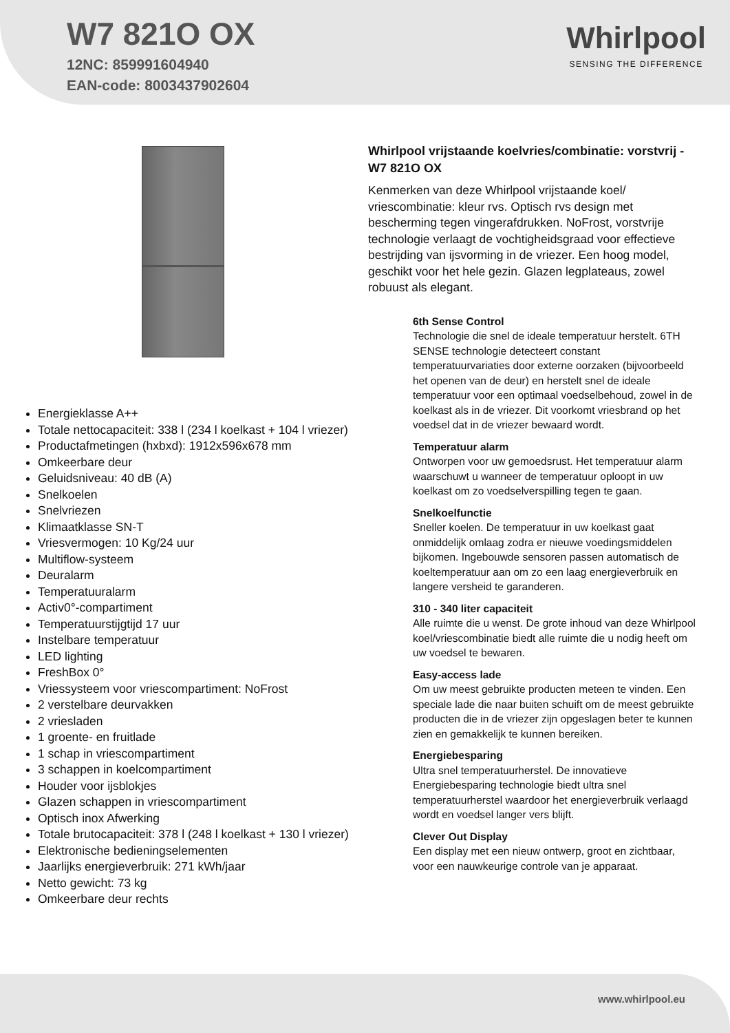W7 821O OX
12NC: 859991604940
EAN-code: 8003437902604
Whirlpool
SENSING THE DIFFERENCE
Energieklasse A++
Totale nettocapaciteit: 338 l (234 l koelkast + 104 l vriezer)
Productafmetingen (hxbxd): 1912x596x678 mm
Omkeerbare deur
Geluidsniveau: 40 dB (A)
Snelkoelen
Snelvriezen
Klimaatklasse SN-T
Vriesvermogen: 10 Kg/24 uur
Multiflow-systeem
Deuralarm
Temperatuuralarm
Activ0°-compartiment
Temperatuurstijgtijd 17 uur
Instelbare temperatuur
LED lighting
FreshBox 0°
Vriessysteem voor vriescompartiment: NoFrost
2 verstelbare deurvakken
2 vriesladen
1 groente- en fruitlade
1 schap in vriescompartiment
3 schappen in koelcompartiment
Houder voor ijsblokjes
Glazen schappen in vriescompartiment
Optisch inox Afwerking
Totale brutocapaciteit: 378 l (248 l koelkast + 130 l vriezer)
Elektronische bedieningselementen
Jaarlijks energieverbruik: 271 kWh/jaar
Netto gewicht: 73 kg
Omkeerbare deur rechts
Whirlpool vrijstaande koelvries/combinatie: vorstvrij - W7 821O OX
Kenmerken van deze Whirlpool vrijstaande koel/ vriescombinatie: kleur rvs. Optisch rvs design met bescherming tegen vingerafdrukken. NoFrost, vorstvrije technologie verlaagt de vochtigheidsgraad voor effectieve bestrijding van ijsvorming in de vriezer. Een hoog model, geschikt voor het hele gezin. Glazen legplateaus, zowel robuust als elegant.
6th Sense Control
Technologie die snel de ideale temperatuur herstelt. 6TH SENSE technologie detecteert constant temperatuurvariaties door externe oorzaken (bijvoorbeeld het openen van de deur) en herstelt snel de ideale temperatuur voor een optimaal voedselbehoud, zowel in de koelkast als in de vriezer. Dit voorkomt vriesbrand op het voedsel dat in de vriezer bewaard wordt.
Temperatuur alarm
Ontworpen voor uw gemoedsrust. Het temperatuur alarm waarschuwt u wanneer de temperatuur oploopt in uw koelkast om zo voedselverspilling tegen te gaan.
Snelkoelfunctie
Sneller koelen. De temperatuur in uw koelkast gaat onmiddelijk omlaag zodra er nieuwe voedingsmiddelen bijkomen. Ingebouwde sensoren passen automatisch de koeltemperatuur aan om zo een laag energieverbruik en langere versheid te garanderen.
310 - 340 liter capaciteit
Alle ruimte die u wenst. De grote inhoud van deze Whirlpool koel/vriescombinatie biedt alle ruimte die u nodig heeft om uw voedsel te bewaren.
Easy-access lade
Om uw meest gebruikte producten meteen te vinden. Een speciale lade die naar buiten schuift om de meest gebruikte producten die in de vriezer zijn opgeslagen beter te kunnen zien en gemakkelijk te kunnen bereiken.
Energiebesparing
Ultra snel temperatuurherstel. De innovatieve Energiebesparing technologie biedt ultra snel temperatuurherstel waardoor het energieverbruik verlaagd wordt en voedsel langer vers blijft.
Clever Out Display
Een display met een nieuw ontwerp, groot en zichtbaar, voor een nauwkeurige controle van je apparaat.
www.whirlpool.eu